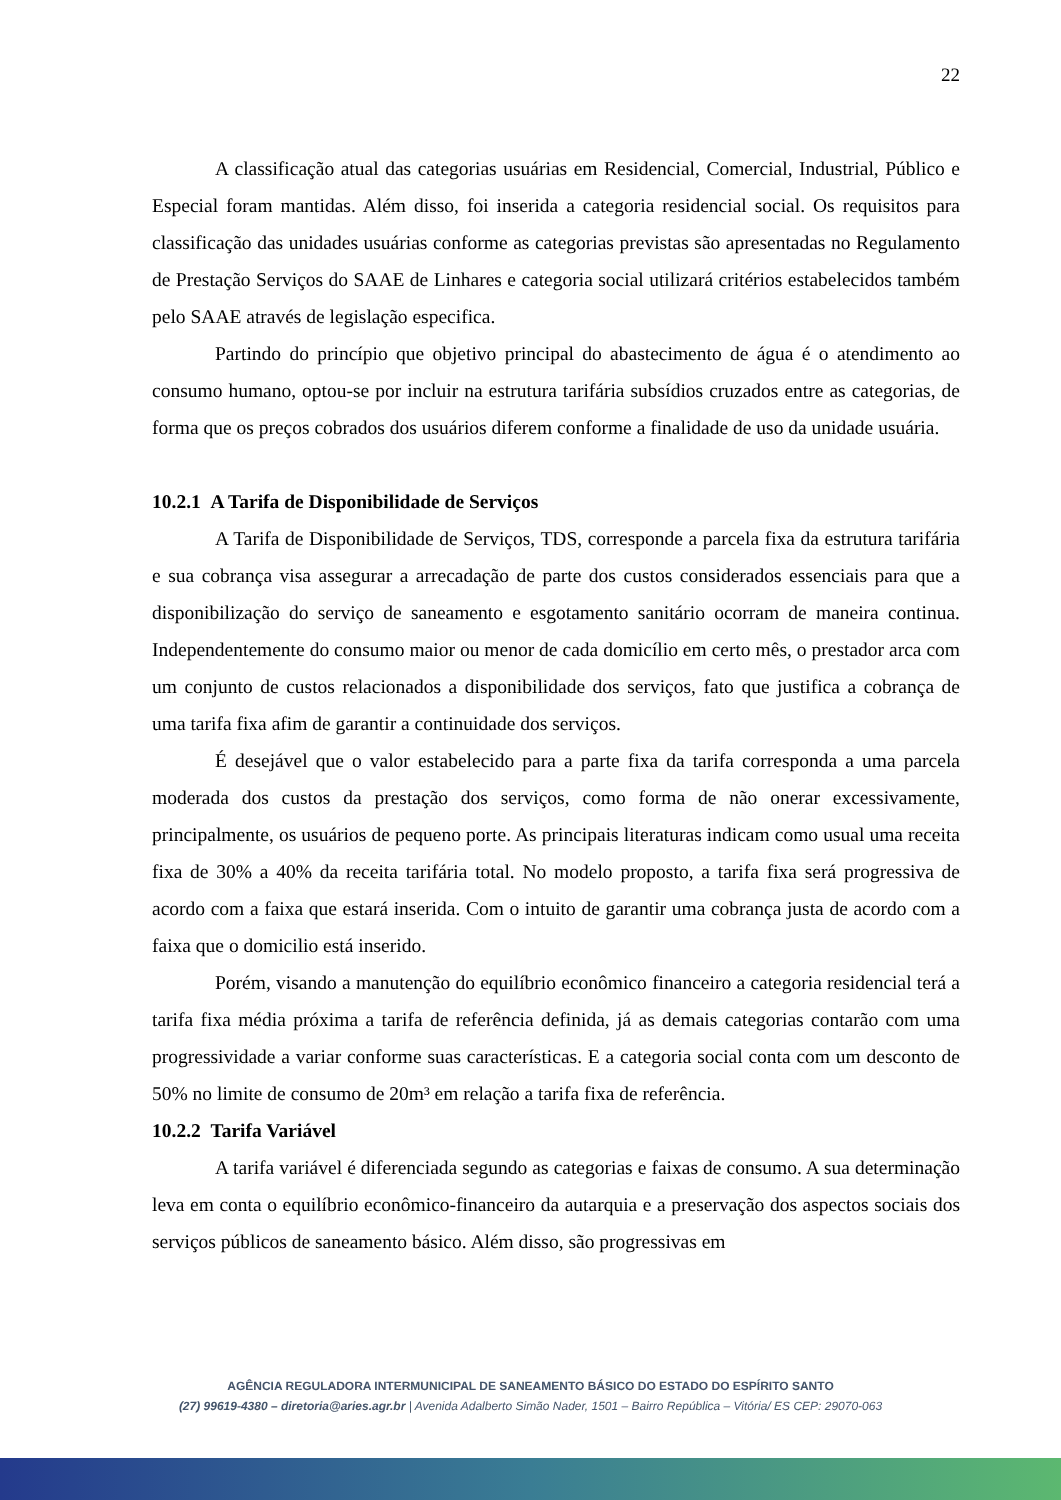22
A classificação atual das categorias usuárias em Residencial, Comercial, Industrial, Público e Especial foram mantidas. Além disso, foi inserida a categoria residencial social. Os requisitos para classificação das unidades usuárias conforme as categorias previstas são apresentadas no Regulamento de Prestação Serviços do SAAE de Linhares e categoria social utilizará critérios estabelecidos também pelo SAAE através de legislação especifica.
Partindo do princípio que objetivo principal do abastecimento de água é o atendimento ao consumo humano, optou-se por incluir na estrutura tarifária subsídios cruzados entre as categorias, de forma que os preços cobrados dos usuários diferem conforme a finalidade de uso da unidade usuária.
10.2.1 A Tarifa de Disponibilidade de Serviços
A Tarifa de Disponibilidade de Serviços, TDS, corresponde a parcela fixa da estrutura tarifária e sua cobrança visa assegurar a arrecadação de parte dos custos considerados essenciais para que a disponibilização do serviço de saneamento e esgotamento sanitário ocorram de maneira continua. Independentemente do consumo maior ou menor de cada domicílio em certo mês, o prestador arca com um conjunto de custos relacionados a disponibilidade dos serviços, fato que justifica a cobrança de uma tarifa fixa afim de garantir a continuidade dos serviços.
É desejável que o valor estabelecido para a parte fixa da tarifa corresponda a uma parcela moderada dos custos da prestação dos serviços, como forma de não onerar excessivamente, principalmente, os usuários de pequeno porte. As principais literaturas indicam como usual uma receita fixa de 30% a 40% da receita tarifária total. No modelo proposto, a tarifa fixa será progressiva de acordo com a faixa que estará inserida. Com o intuito de garantir uma cobrança justa de acordo com a faixa que o domicilio está inserido.
Porém, visando a manutenção do equilíbrio econômico financeiro a categoria residencial terá a tarifa fixa média próxima a tarifa de referência definida, já as demais categorias contarão com uma progressividade a variar conforme suas características. E a categoria social conta com um desconto de 50% no limite de consumo de 20m³ em relação a tarifa fixa de referência.
10.2.2 Tarifa Variável
A tarifa variável é diferenciada segundo as categorias e faixas de consumo. A sua determinação leva em conta o equilíbrio econômico-financeiro da autarquia e a preservação dos aspectos sociais dos serviços públicos de saneamento básico. Além disso, são progressivas em
AGÊNCIA REGULADORA INTERMUNICIPAL DE SANEAMENTO BÁSICO DO ESTADO DO ESPÍRITO SANTO
(27) 99619-4380 – diretoria@aries.agr.br | Avenida Adalberto Simão Nader, 1501 – Bairro República – Vitória/ ES CEP: 29070-063